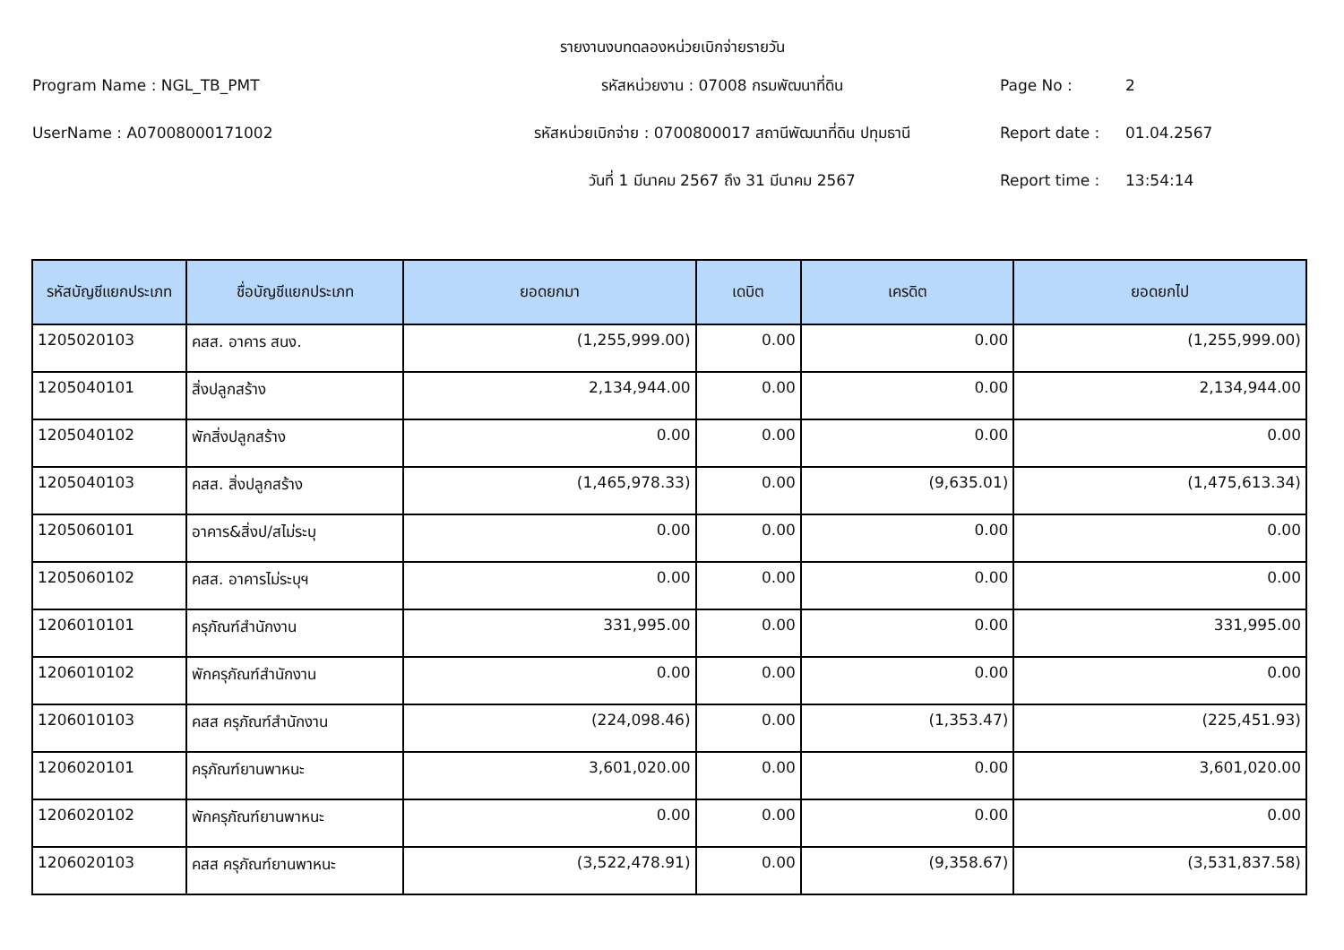รายงานงบทดลองหน่วยเบิกจ่ายรายวัน
Program Name : NGL_TB_PMT
รหัสหน่วยงาน : 07008 กรมพัฒนาที่ดิน
Page No :
2
UserName : A07008000171002
รหัสหน่วยเบิกจ่าย : 0700800017 สถานีพัฒนาที่ดิน ปทุมธานี
Report date :
01.04.2567
วันที่ 1 มีนาคม 2567 ถึง 31 มีนาคม 2567
Report time :
13:54:14
| รหัสบัญชีแยกประเภท | ชื่อบัญชีแยกประเภท | ยอดยกมา | เดบิต | เครดิต | ยอดยกไป |
| --- | --- | --- | --- | --- | --- |
| 1205020103 | คสส. อาคาร สนง. | (1,255,999.00) | 0.00 | 0.00 | (1,255,999.00) |
| 1205040101 | สิ่งปลูกสร้าง | 2,134,944.00 | 0.00 | 0.00 | 2,134,944.00 |
| 1205040102 | พักสิ่งปลูกสร้าง | 0.00 | 0.00 | 0.00 | 0.00 |
| 1205040103 | คสส. สิ่งปลูกสร้าง | (1,465,978.33) | 0.00 | (9,635.01) | (1,475,613.34) |
| 1205060101 | อาคาร&สิ่งป/สไม่ระบุ | 0.00 | 0.00 | 0.00 | 0.00 |
| 1205060102 | คสส. อาคารไม่ระบุฯ | 0.00 | 0.00 | 0.00 | 0.00 |
| 1206010101 | ครุภัณฑ์สำนักงาน | 331,995.00 | 0.00 | 0.00 | 331,995.00 |
| 1206010102 | พักครุภัณฑ์สำนักงาน | 0.00 | 0.00 | 0.00 | 0.00 |
| 1206010103 | คสส ครุภัณฑ์สำนักงาน | (224,098.46) | 0.00 | (1,353.47) | (225,451.93) |
| 1206020101 | ครุภัณฑ์ยานพาหนะ | 3,601,020.00 | 0.00 | 0.00 | 3,601,020.00 |
| 1206020102 | พักครุภัณฑ์ยานพาหนะ | 0.00 | 0.00 | 0.00 | 0.00 |
| 1206020103 | คสส ครุภัณฑ์ยานพาหนะ | (3,522,478.91) | 0.00 | (9,358.67) | (3,531,837.58) |